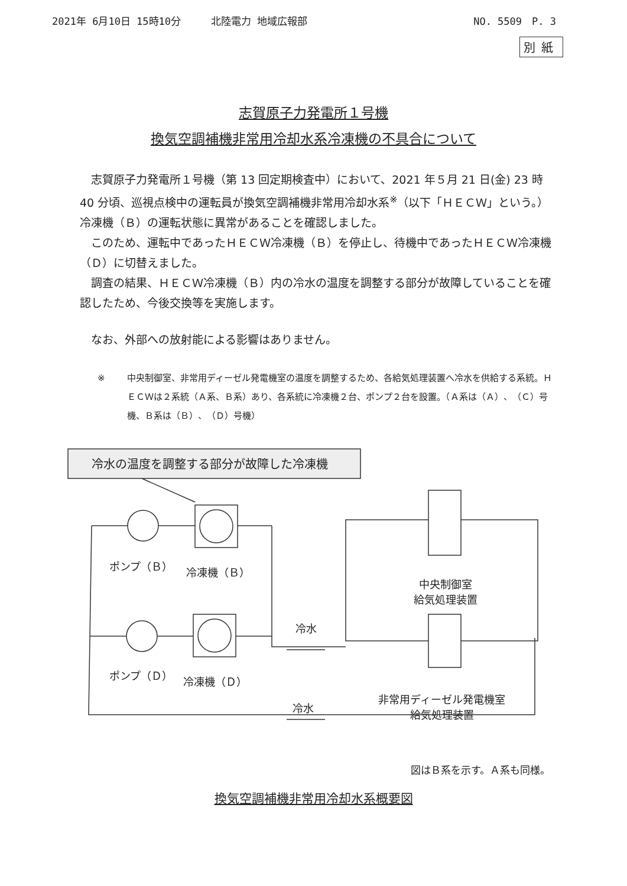2021年 6月10日 15時10分　　　北陸電力 地域広報部 NO. 5509　P. 3
別紙
志賀原子力発電所１号機
換気空調補機非常用冷却水系冷凍機の不具合について
志賀原子力発電所１号機（第 13 回定期検査中）において、2021 年５月 21 日(金) 23 時 40 分頃、巡視点検中の運転員が換気空調補機非常用冷却水系<sup>※</sup>（以下「ＨＥＣＷ」という。）冷凍機（Ｂ）の運転状態に異常があることを確認しました。
このため、運転中であったＨＥＣＷ冷凍機（Ｂ）を停止し、待機中であったＨＥＣＷ冷凍機（Ｄ）に切替えました。
調査の結果、ＨＥＣＷ冷凍機（Ｂ）内の冷水の温度を調整する部分が故障していることを確認したため、今後交換等を実施します。
なお、外部への放射能による影響はありません。
※ 中央制御室、非常用ディーゼル発電機室の温度を調整するため、各給気処理装置へ冷水を供給する系統。ＨＥＣＷは２系統（Ａ系、Ｂ系）あり、各系統に冷凍機２台、ポンプ２台を設置。（Ａ系は（Ａ）、（Ｃ）号機、Ｂ系は（Ｂ）、（Ｄ）号機）
冷水の温度を調整する部分が故障した冷凍機
ポンプ（Ｂ） 冷凍機（Ｂ）
中央制御室
給気処理装置
冷水
ポンプ（Ｄ） 冷凍機（Ｄ）
冷水
非常用ディーゼル発電機室
給気処理装置
図はＢ系を示す。Ａ系も同様。
換気空調補機非常用冷却水系概要図